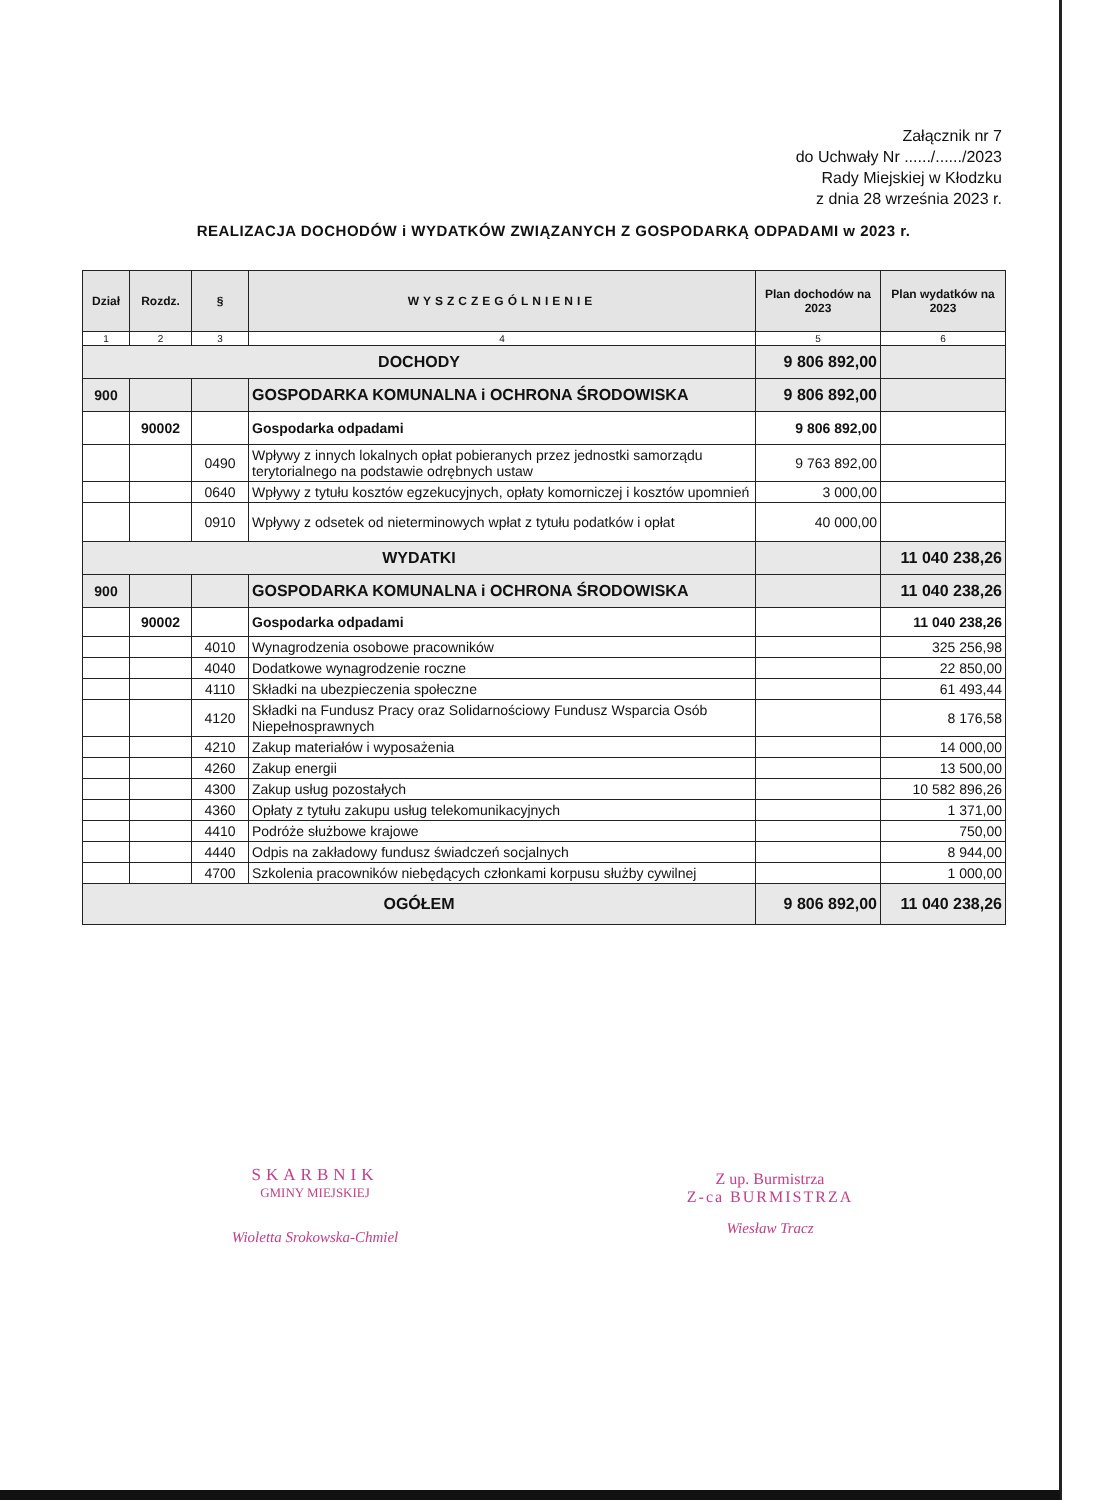Załącznik nr 7
do Uchwały Nr ....../....../2023
Rady Miejskiej w Kłodzku
z dnia 28 września 2023 r.
REALIZACJA DOCHODÓW i WYDATKÓW ZWIĄZANYCH Z GOSPODARKĄ ODPADAMI w 2023 r.
| Dział | Rozdz. | § | WYSZCZEGÓLNIENIE | Plan dochodów na 2023 | Plan wydatków na 2023 |
| --- | --- | --- | --- | --- | --- |
| 1 | 2 | 3 | 4 | 5 | 6 |
| DOCHODY | | | | 9 806 892,00 | |
| 900 | | | GOSPODARKA KOMUNALNA i OCHRONA ŚRODOWISKA | 9 806 892,00 | |
| | 90002 | | Gospodarka odpadami | 9 806 892,00 | |
| | | 0490 | Wpływy z innych lokalnych opłat pobieranych przez jednostki samorządu terytorialnego na podstawie odrębnych ustaw | 9 763 892,00 | |
| | | 0640 | Wpływy z tytułu kosztów egzekucyjnych, opłaty komorniczej i kosztów upomnień | 3 000,00 | |
| | | 0910 | Wpływy z odsetek od nieterminowych wpłat z tytułu podatków i opłat | 40 000,00 | |
| WYDATKI | | | | | 11 040 238,26 |
| 900 | | | GOSPODARKA KOMUNALNA i OCHRONA ŚRODOWISKA | | 11 040 238,26 |
| | 90002 | | Gospodarka odpadami | | 11 040 238,26 |
| | | 4010 | Wynagrodzenia osobowe pracowników | | 325 256,98 |
| | | 4040 | Dodatkowe wynagrodzenie roczne | | 22 850,00 |
| | | 4110 | Składki na ubezpieczenia społeczne | | 61 493,44 |
| | | 4120 | Składki na Fundusz Pracy oraz Solidarnościowy Fundusz Wsparcia Osób Niepełnosprawnych | | 8 176,58 |
| | | 4210 | Zakup materiałów i wyposażenia | | 14 000,00 |
| | | 4260 | Zakup energii | | 13 500,00 |
| | | 4300 | Zakup usług pozostałych | | 10 582 896,26 |
| | | 4360 | Opłaty z tytułu zakupu usług telekomunikacyjnych | | 1 371,00 |
| | | 4410 | Podróże służbowe krajowe | | 750,00 |
| | | 4440 | Odpis na zakładowy fundusz świadczeń socjalnych | | 8 944,00 |
| | | 4700 | Szkolenia pracowników niebędących członkami korpusu służby cywilnej | | 1 000,00 |
| OGÓŁEM | | | | 9 806 892,00 | 11 040 238,26 |
SKARBNIK
GMINY MIEJSKIEJ
Wioletta Srokowska-Chmiel
Z up. Burmistrza
Z-ca BURMISTRZA
Wiesław Tracz